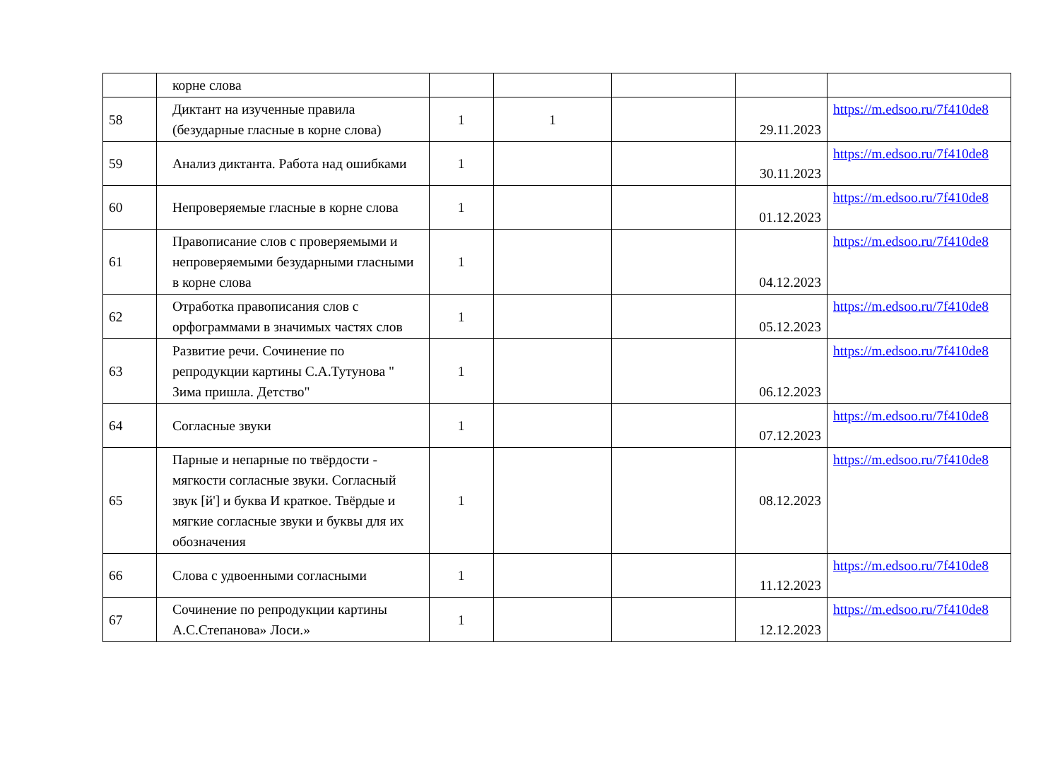| | корне слова | | | | | |
| 58 | Диктант на изученные правила (безударные гласные в корне слова) | 1 | 1 | | 29.11.2023 | https://m.edsoo.ru/7f410de8 |
| 59 | Анализ диктанта. Работа над ошибками | 1 | | | 30.11.2023 | https://m.edsoo.ru/7f410de8 |
| 60 | Непроверяемые гласные в корне слова | 1 | | | 01.12.2023 | https://m.edsoo.ru/7f410de8 |
| 61 | Правописание слов с проверяемыми и непроверяемыми безударными гласными в корне слова | 1 | | | 04.12.2023 | https://m.edsoo.ru/7f410de8 |
| 62 | Отработка правописания слов с орфограммами в значимых частях слов | 1 | | | 05.12.2023 | https://m.edsoo.ru/7f410de8 |
| 63 | Развитие речи. Сочинение по репродукции картины С.А.Тутунова " Зима пришла. Детство" | 1 | | | 06.12.2023 | https://m.edsoo.ru/7f410de8 |
| 64 | Согласные звуки | 1 | | | 07.12.2023 | https://m.edsoo.ru/7f410de8 |
| 65 | Парные и непарные по твёрдости - мягкости согласные звуки. Согласный звук [й'] и буква И краткое. Твёрдые и мягкие согласные звуки и буквы для их обозначения | 1 | | | 08.12.2023 | https://m.edsoo.ru/7f410de8 |
| 66 | Слова с удвоенными согласными | 1 | | | 11.12.2023 | https://m.edsoo.ru/7f410de8 |
| 67 | Сочинение по репродукции картины А.С.Степанова» Лоси.» | 1 | | | 12.12.2023 | https://m.edsoo.ru/7f410de8 |